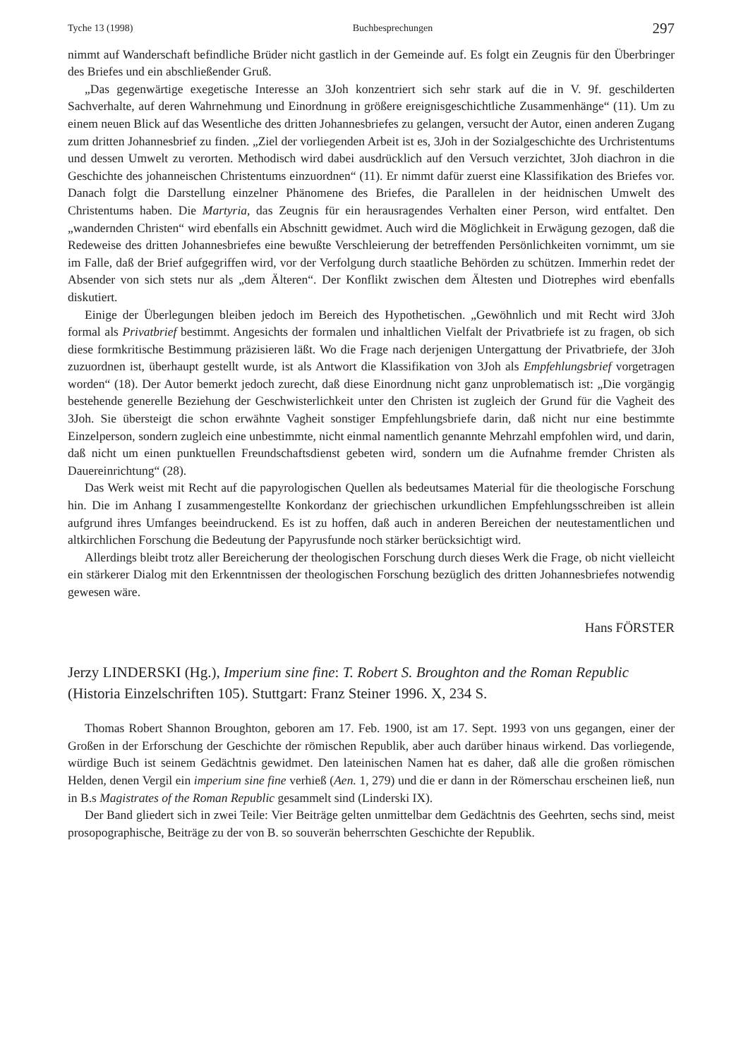Tyche 13 (1998) Buchbesprechungen 297
nimmt auf Wanderschaft befindliche Brüder nicht gastlich in der Gemeinde auf. Es folgt ein Zeugnis für den Überbringer des Briefes und ein abschließender Gruß.
„Das gegenwärtige exegetische Interesse an 3Joh konzentriert sich sehr stark auf die in V. 9f. geschilderten Sachverhalte, auf deren Wahrnehmung und Einordnung in größere ereignisgeschichtliche Zusammenhänge“ (11). Um zu einem neuen Blick auf das Wesentliche des dritten Johannesbriefes zu gelangen, versucht der Autor, einen anderen Zugang zum dritten Johannesbrief zu finden. „Ziel der vorliegenden Arbeit ist es, 3Joh in der Sozialgeschichte des Urchristentums und dessen Umwelt zu verorten. Methodisch wird dabei ausdrücklich auf den Versuch verzichtet, 3Joh diachron in die Geschichte des johanneischen Christentums einzuordnen“ (11). Er nimmt dafür zuerst eine Klassifikation des Briefes vor. Danach folgt die Darstellung einzelner Phänomene des Briefes, die Parallelen in der heidnischen Umwelt des Christentums haben. Die Martyria, das Zeugnis für ein herausragendes Verhalten einer Person, wird entfaltet. Den „wandernden Christen“ wird ebenfalls ein Abschnitt gewidmet. Auch wird die Möglichkeit in Erwägung gezogen, daß die Redeweise des dritten Johannesbriefes eine bewußte Verschleierung der betreffenden Persönlichkeiten vornimmt, um sie im Falle, daß der Brief aufgegriffen wird, vor der Verfolgung durch staatliche Behörden zu schützen. Immerhin redet der Absender von sich stets nur als „dem Älteren“. Der Konflikt zwischen dem Ältesten und Diotrephes wird ebenfalls diskutiert.
Einige der Überlegungen bleiben jedoch im Bereich des Hypothetischen. „Gewöhnlich und mit Recht wird 3Joh formal als Privatbrief bestimmt. Angesichts der formalen und inhaltlichen Vielfalt der Privatbriefe ist zu fragen, ob sich diese formkritische Bestimmung präzisieren läßt. Wo die Frage nach derjenigen Untergattung der Privatbriefe, der 3Joh zuzuordnen ist, überhaupt gestellt wurde, ist als Antwort die Klassifikation von 3Joh als Empfehlungsbrief vorgetragen worden“ (18). Der Autor bemerkt jedoch zurecht, daß diese Einordnung nicht ganz unproblematisch ist: „Die vorgängig bestehende generelle Beziehung der Geschwisterlichkeit unter den Christen ist zugleich der Grund für die Vagheit des 3Joh. Sie übersteigt die schon erwähnte Vagheit sonstiger Empfehlungsbriefe darin, daß nicht nur eine bestimmte Einzelperson, sondern zugleich eine unbestimmte, nicht einmal namentlich genannte Mehrzahl empfohlen wird, und darin, daß nicht um einen punktuellen Freundschaftsdienst gebeten wird, sondern um die Aufnahme fremder Christen als Dauereinrichtung“ (28).
Das Werk weist mit Recht auf die papyrologischen Quellen als bedeutsames Material für die theologische Forschung hin. Die im Anhang I zusammengestellte Konkordanz der griechischen urkundlichen Empfehlungsschreiben ist allein aufgrund ihres Umfanges beeindruckend. Es ist zu hoffen, daß auch in anderen Bereichen der neutestamentlichen und altkirchlichen Forschung die Bedeutung der Papyrusfunde noch stärker berücksichtigt wird.
Allerdings bleibt trotz aller Bereicherung der theologischen Forschung durch dieses Werk die Frage, ob nicht vielleicht ein stärkerer Dialog mit den Erkenntnissen der theologischen Forschung bezüglich des dritten Johannesbriefes notwendig gewesen wäre.
Hans FÖRSTER
Jerzy LINDERSKI (Hg.), Imperium sine fine: T. Robert S. Broughton and the Roman Republic (Historia Einzelschriften 105). Stuttgart: Franz Steiner 1996. X, 234 S.
Thomas Robert Shannon Broughton, geboren am 17. Feb. 1900, ist am 17. Sept. 1993 von uns gegangen, einer der Großen in der Erforschung der Geschichte der römischen Republik, aber auch darüber hinaus wirkend. Das vorliegende, würdige Buch ist seinem Gedächtnis gewidmet. Den lateinischen Namen hat es daher, daß alle die großen römischen Helden, denen Vergil ein imperium sine fine verhieß (Aen. 1, 279) und die er dann in der Römerschau erscheinen ließ, nun in B.s Magistrates of the Roman Republic gesammelt sind (Linderski IX).
Der Band gliedert sich in zwei Teile: Vier Beiträge gelten unmittelbar dem Gedächtnis des Geehrten, sechs sind, meist prosopographische, Beiträge zu der von B. so souverän beherrschten Geschichte der Republik.